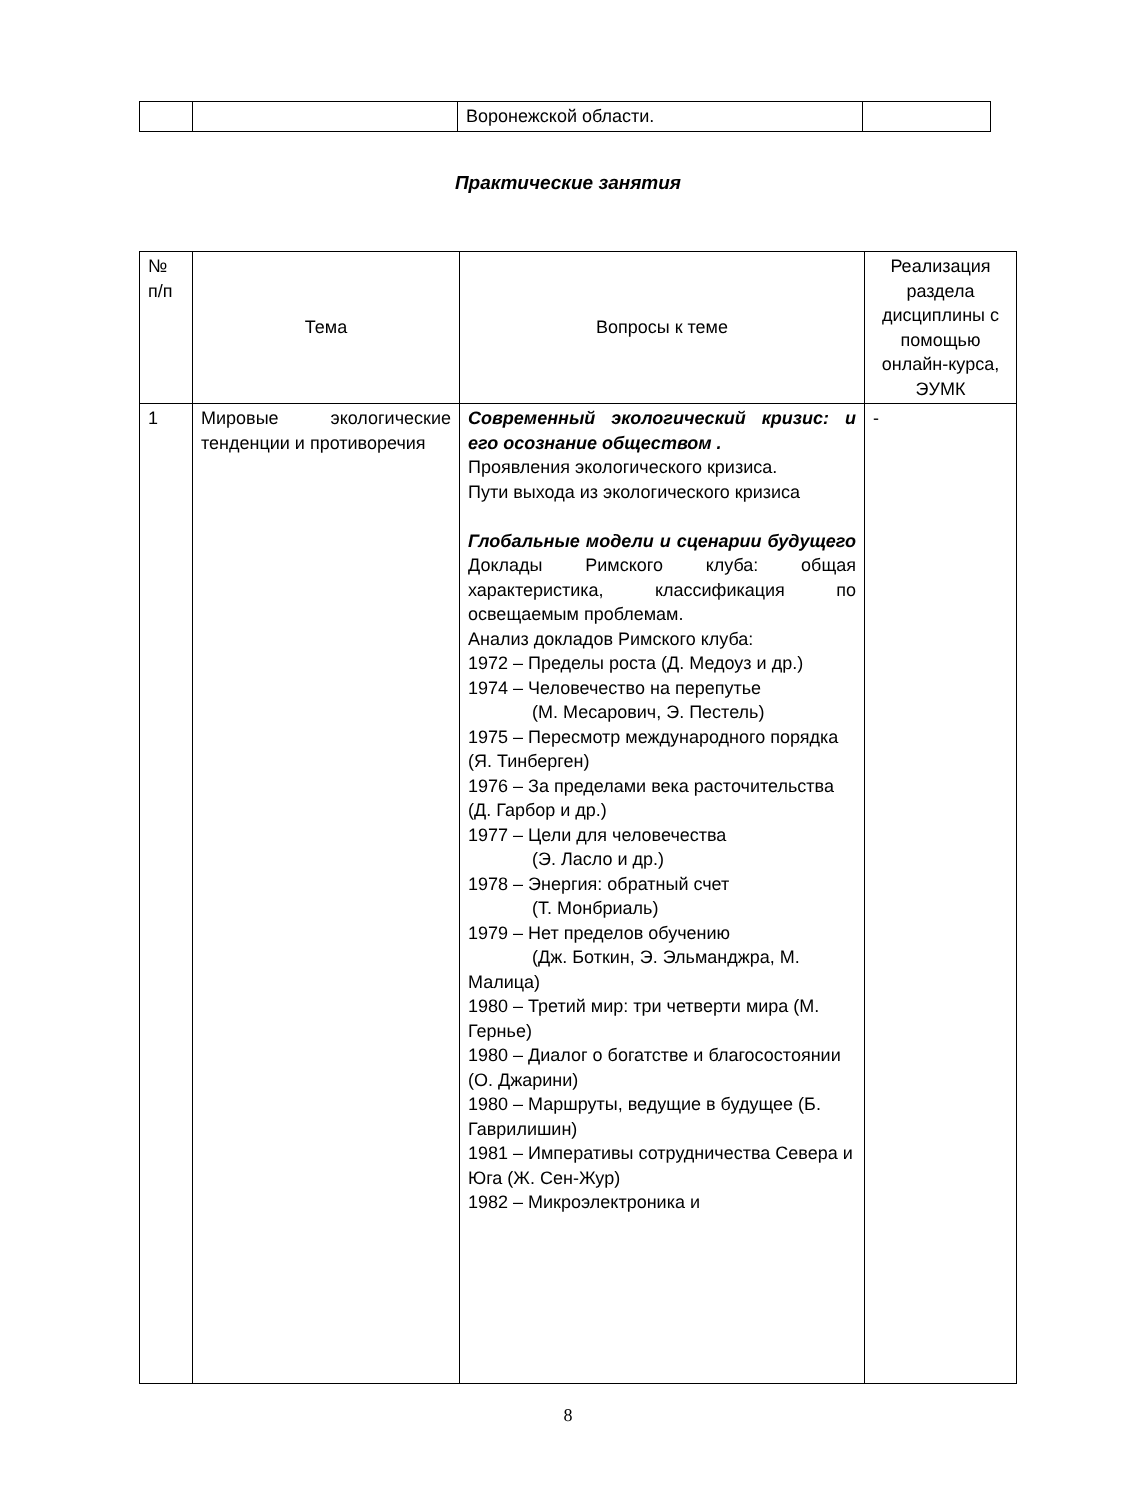| | | Воронежской области. | |
Практические занятия
| № п/п | Тема | Вопросы к теме | Реализация раздела дисциплины с помощью онлайн-курса, ЭУМК |
| --- | --- | --- | --- |
| 1 | Мировые экологические тенденции и противоречия | Современный экологический кризис: и его осознание обществом . Проявления экологического кризиса. Пути выхода из экологического кризиса Глобальные модели и сценарии будущего Доклады Римского клуба: общая характеристика, классификация по освещаемым проблемам. Анализ докладов Римского клуба: 1972 – Пределы роста (Д. Медоуз и др.) 1974 – Человечество на перепутье (М. Месарович, Э. Пестель) 1975 – Пересмотр международного порядка (Я. Тинберген) 1976 – За пределами века расточительства (Д. Гарбор и др.) 1977 – Цели для человечества (Э. Ласло и др.) 1978 – Энергия: обратный счет (Т. Монбриаль) 1979 – Нет пределов обучению (Дж. Боткин, Э. Эльманджра, М. Малица) 1980 – Третий мир: три четверти мира (М. Гернье) 1980 – Диалог о богатстве и благосостоянии (О. Джарини) 1980 – Маршруты, ведущие в будущее (Б. Гаврилишин) 1981 – Императивы сотрудничества Севера и Юга (Ж. Сен-Жур) 1982 – Микроэлектроника и | - |
8